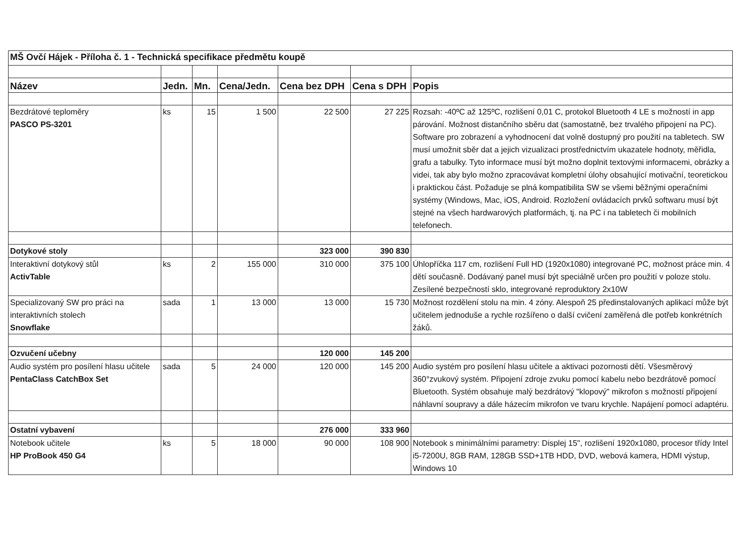| MŠ Ovčí Hájek - Příloha č. 1 - Technická specifikace předmětu koupě | | | | | | |
| Název | Jedn. | Mn. | Cena/Jedn. | Cena bez DPH | Cena s DPH | Popis |
| Bezdrátové teploměry PASCO PS-3201 | ks | 15 | 1 500 | 22 500 | 27 225 | Rozsah: -40ºC až 125ºC, rozlišení 0,01 C, protokol Bluetooth 4 LE s možností in app párování. Možnost distančního sběru dat (samostatně, bez trvalého připojení na PC). Software pro zobrazení a vyhodnocení dat volně dostupný pro použití na tabletech. SW musí umožnit sběr dat a jejich vizualizaci prostřednictvím ukazatele hodnoty, měřidla, grafu a tabulky. Tyto informace musí být možno doplnit textovými informacemi, obrázky a videi, tak aby bylo možno zpracovávat kompletní úlohy obsahující motivační, teoretickou i praktickou část. Požaduje se plná kompatibilita SW se všemi běžnými operačními systémy (Windows, Mac, iOS, Android. Rozložení ovládacích prvků softwaru musí být stejné na všech hardwarových platformách, tj. na PC i na tabletech či mobilních telefonech. |
| Dotykové stoly | | | | 323 000 | 390 830 | |
| Interaktivní dotykový stůl ActivTable | ks | 2 | 155 000 | 310 000 | 375 100 | Úhlopříčka 117 cm, rozlišení Full HD (1920x1080) integrované PC, možnost práce min. 4 dětí současně. Dodávaný panel musí být speciálně určen pro použití v poloze stolu. Zesílené bezpečností sklo, integrované reproduktory 2x10W |
| Specializovaný SW pro práci na interaktivních stolech Snowflake | sada | 1 | 13 000 | 13 000 | 15 730 | Možnost rozdělení stolu na min. 4 zóny. Alespoň 25 předinstalovaných aplikací může být učitelem jednoduše a rychle rozšířeno o další cvičení zaměřená dle potřeb konkrétních žáků. |
| Ozvučení učebny | | | | 120 000 | 145 200 | |
| Audio systém pro posílení hlasu učitele PentaClass CatchBox Set | sada | 5 | 24 000 | 120 000 | 145 200 | Audio systém pro posílení hlasu učitele a aktivaci pozornosti dětí. Všesměrový 360°zvukový systém. Připojení zdroje zvuku pomocí kabelu nebo bezdrátově pomocí Bluetooth. Systém obsahuje malý bezdrátový "klopový" mikrofon s možností připojení náhlavní soupravy a dále házecím mikrofon ve tvaru krychle. Napájení pomocí adaptéru. |
| Ostatní vybavení | | | | 276 000 | 333 960 | |
| Notebook učitele HP ProBook 450 G4 | ks | 5 | 18 000 | 90 000 | 108 900 | Notebook s minimálními parametry: Displej 15", rozlišení 1920x1080, procesor třídy Intel i5-7200U, 8GB RAM, 128GB SSD+1TB HDD, DVD, webová kamera, HDMI výstup, Windows 10 |